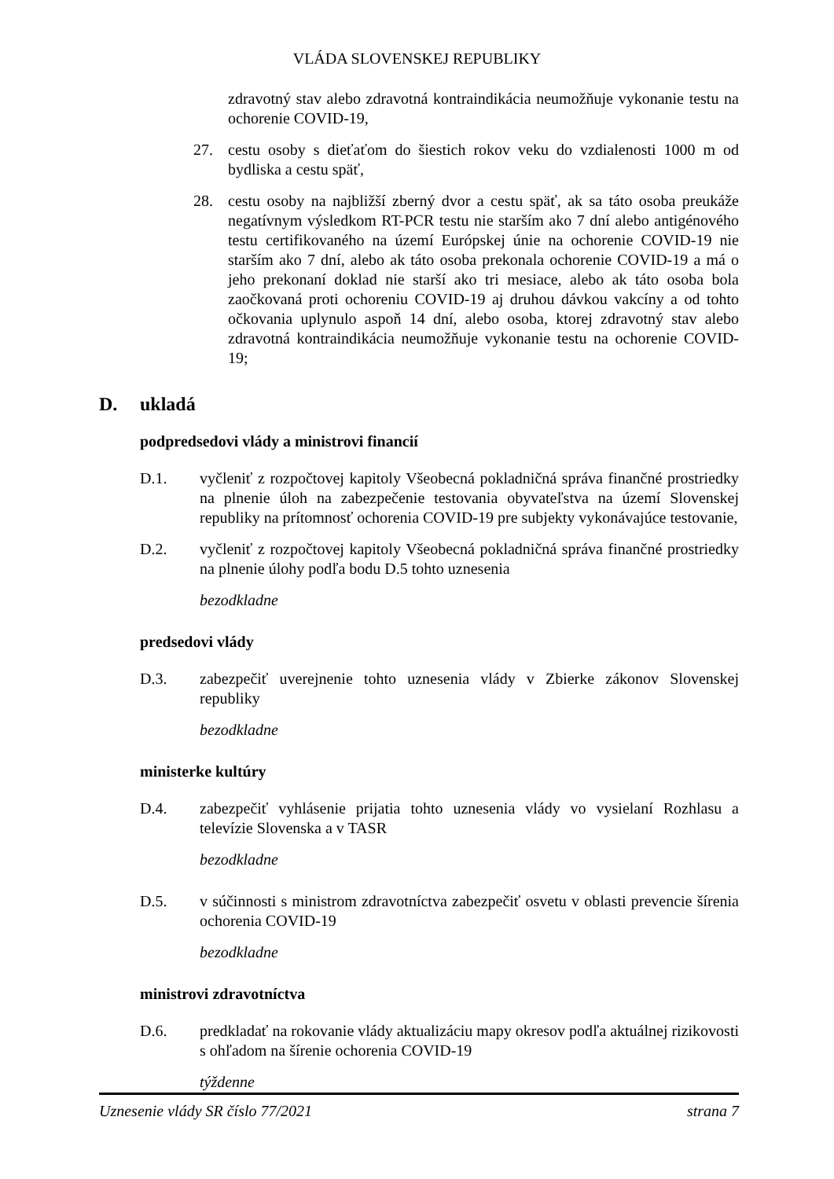VLÁDA SLOVENSKEJ REPUBLIKY
zdravotný stav alebo zdravotná kontraindikácia neumožňuje vykonanie testu na ochorenie COVID-19,
27. cestu osoby s dieťaťom do šiestich rokov veku do vzdialenosti 1000 m od bydliska a cestu späť,
28. cestu osoby na najbližší zberný dvor a cestu späť, ak sa táto osoba preukáže negatívnym výsledkom RT-PCR testu nie starším ako 7 dní alebo antigénového testu certifikovaného na území Európskej únie na ochorenie COVID-19 nie starším ako 7 dní, alebo ak táto osoba prekonala ochorenie COVID-19 a má o jeho prekonaní doklad nie starší ako tri mesiace, alebo ak táto osoba bola zaočkovaná proti ochoreniu COVID-19 aj druhou dávkou vakcíny a od tohto očkovania uplynulo aspoň 14 dní, alebo osoba, ktorej zdravotný stav alebo zdravotná kontraindikácia neumožňuje vykonanie testu na ochorenie COVID-19;
D. ukladá
podpredsedovi vlády a ministrovi financií
D.1. vyčleniť z rozpočtovej kapitoly Všeobecná pokladničná správa finančné prostriedky na plnenie úloh na zabezpečenie testovania obyvateľstva na území Slovenskej republiky na prítomnosť ochorenia COVID-19 pre subjekty vykonávajúce testovanie,
D.2. vyčleniť z rozpočtovej kapitoly Všeobecná pokladničná správa finančné prostriedky na plnenie úlohy podľa bodu D.5 tohto uznesenia
bezodkladne
predsedovi vlády
D.3. zabezpečiť uverejnenie tohto uznesenia vlády v Zbierke zákonov Slovenskej republiky
bezodkladne
ministerke kultúry
D.4. zabezpečiť vyhlásenie prijatia tohto uznesenia vlády vo vysielaní Rozhlasu a televízie Slovenska a v TASR
bezodkladne
D.5. v súčinnosti s ministrom zdravotníctva zabezpečiť osvetu v oblasti prevencie šírenia ochorenia COVID-19
bezodkladne
ministrovi zdravotníctva
D.6. predkladať na rokovanie vlády aktualizáciu mapy okresov podľa aktuálnej rizikovosti s ohľadom na šírenie ochorenia COVID-19
týždenne
Uznesenie vlády SR číslo 77/2021 strana 7